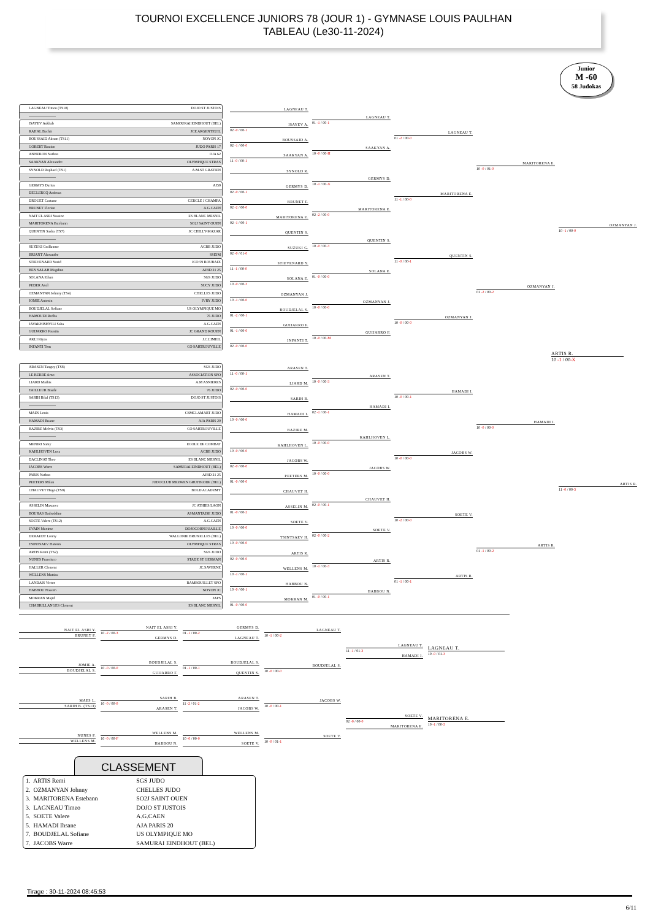TOURNOI EXCELLENCE JUNIORS 78 (JOUR 1) - GYMNASE LOUIS PAULHAN
TABLEAU (Le30-11-2024)
Junior
M -60
58 Judokas
LAGNEAU Timeo (TS10) DOJO ST JUSTOIS
----------------------
ISAYEV Askhab SAMOURAI EINDHOUT (BEL)
RAHAL Bachir JCE ARGENTEUIL
BOUSSAID Akram (TS11) NOYON JC
GOBERT Bastien JUDO PARIS 17
ANNERON Nathan OJA 62
SAAKYAN Alexandre OLYMPIQUE STRAS
SYNOLD Raphael (TS1) A.M.ST GRATIEN
----------------------
GERMYS Darius AJ59
DECLERCQ Andreas
DROUET Caetano CERCLE J CHAMPA
BRUNET Florian A.G.CAEN
NAIT EL ASRI Yassine ES BLANC MESNIL
MARITORENA Estebann SO2J SAINT OUEN
QUENTIN Sasha (TS7) JC CHILLY-MAZAR
----------------------
SUZUKI Guillaume ACBB JUDO
BRIANT Alexandre SSEJM
STIEVENARD Yazid JCO 59 ROUBAIX
BEN SALAH Magdine AJBD 21 25
SOLANA Ethan SGS JUDO
FEDER Axel SUCY JUDO
OZMANYAN Johnny (TS4) CHELLES JUDO
JOMIE Antonin IVRY JUDO
BOUDJELAL Sofiane US OLYMPIQUE MO
HAMOUDI Redha 76 JUDO
JAVAKHISHVILI Saba A.G.CAEN
GUIJARRO Faustin JC GRAND ROUEN
AKLI Riyas J.C.LIMEIL
INFANTI Tom CO SARTROUVILLE
LAGNEAU T.
ISAYEV A.
02 -0 / 00-1
BOUSSAID A.
02 -1 / 00-0
SAAKYAN A.
11 -0 / 00-1
SYNOLD R.
GERMYS D.
02 -0 / 00-1
BRUNET F.
02 -2 / 00-0
MARITORENA E.
02 -1 / 00-1
QUENTIN S.
SUZUKI G.
02 -0 / 01-0
STIEVENARD Y.
11 -1 / 00-0
SOLANA E.
10 -0 / 00-3
OZMANYAN J.
10 -1 / 00-0
BOUDJELAL S.
01 -2 / 00-1
GUIJARRO F.
01 -1 / 00-0
INFANTI T.
02 -0 / 00-0
LAGNEAU T.
01 -1 / 00-1
SAAKYAN A.
10 -0 / 00-H
GERMYS D.
10 -1 / 00-X
MARITORENA E.
02 -2 / 00-0
QUENTIN S.
10 -0 / 00-3
SOLANA E.
01 -0 / 00-0
OZMANYAN J.
10 -0 / 00-0
GUIJARRO F.
10 -0 / 00-M
LAGNEAU T.
01 -2 / 00-0
MARITORENA E.
11 -1 / 00-0
QUENTIN S.
11 -0 / 00-1
OZMANYAN J.
10 -0 / 00-0
MARITORENA E.
10 -0 / 01-0
OZMANYAN J.
01 -2 / 00-2
OZMANYAN J.
10 -1 / 00-0
ARTIS R.
10 -1 / 00-X
ARASEN Tanguy (TS8) SGS JUDO
LE BERRE Arno ASSOCIATION SPO
LIARD Mathis A.M ASNIERES
TAILLEUR Basile 76 JUDO
SARIH Bilal (TS13) DOJO ST JUSTOIS
----------------------
MAES Louis CSMCLAMART JUDO
HAMADI Ihsane AJA PARIS 20
BAZIRE Melvin (TS3) CO SARTROUVILLE
----------------------
MENIRI Samy ECOLE DE COMBAT
KAHLHOVEN Luca ACBB JUDO
DACLINAT Theo ES BLANC MESNIL
JACOBS Warre SAMURAI EINDHOUT (BEL)
PARIS Nathan AJBD 21 25
PEETERS Milan JUDOCLUB MEEWEN GRUITRODE (BEL)
CHAUVET Hugo (TS9) BOLD ACADEMY
----------------------
ASSELIN Maxence JC ATHIES/LAON
BOURAS Badreddine ASMANTAISE JUDO
SOETE Valere (TS12) A.G.CAEN
EVAIN Maxime DOJOCORNOUAILLE
DERAEDT Louny WALLONIE BRUXELLES (BEL)
TSINTSAEV Haroun OLYMPIQUE STRAS
ARTIS Remi (TS2) SGS JUDO
NUNES Francisco STADE ST GERMAN
HALLER Clement JC.SAVERNE
WELLENS Mattias
LANDAIS Victor RAMBOUILLET SPO
HABBOU Nassim NOYON JC
MOKRAN Majid JAPS
CHABRILLANGES Clement ES BLANC MESNIL
ARASEN T.
11 -0 / 00-1
LIARD M.
02 -0 / 00-0
SARIH B.
HAMADI I.
10 -0 / 00-0
BAZIRE M.
KAHLHOVEN L.
10 -0 / 00-0
JACOBS W.
02 -0 / 00-0
PEETERS M.
01 -0 / 00-0
CHAUVET H.
ASSELIN M.
01 -0 / 00-2
SOETE V.
10 -0 / 00-0
TSINTSAEV H.
10 -0 / 00-0
ARTIS R.
02 -0 / 00-0
WELLENS M.
10 -1 / 00-1
HABBOU N.
10 -0 / 00-1
MOKRAN M.
01 -0 / 00-0
ARASEN T.
10 -0 / 00-3
HAMADI I.
02 -1 / 00-1
KAHLHOVEN L.
10 -0 / 00-0
JACOBS W.
10 -0 / 00-0
CHAUVET H.
02 -0 / 00-1
SOETE V.
02 -0 / 00-2
ARTIS R.
10 -1 / 00-3
HABBOU N.
01 -0 / 00-1
HAMADI I.
10 -0 / 00-1
JACOBS W.
10 -0 / 00-0
SOETE V.
10 -2 / 00-0
ARTIS R.
01 -1 / 00-1
HAMADI I.
10 -0 / 00-0
ARTIS R.
01 -1 / 00-2
ARTIS R.
11 -0 / 00-3
NAIT EL ASRI Y.
BRUNET F.
JOMIE A.
BOUDJELAL S.
MAES L.
SARIH B. (TS13)
NUNES F.
WELLENS M.
NAIT EL ASRI Y.
10 -2 / 00-3
GERMYS D.
BOUDJELAL S.
10 -0 / 00-0
GUIJARRO F.
SARIH B.
10 -0 / 00-0
ARASEN T.
WELLENS M.
10 -0 / 00-F
HABBOU N.
GERMYS D.
01 -1 / 00-2
LAGNEAU T.
BOUDJELAL S.
01 -1 / 00-1
QUENTIN S.
ARASEN T.
11 -2 / 01-2
JACOBS W.
WELLENS M.
10 -0 / 00-0
SOETE V.
LAGNEAU T.
10 -1 / 00-2
BOUDJELAL S.
10 -0 / 00-0
JACOBS W.
10 -0 / 00-1
SOETE V.
10 -0 / 01-1
LAGNEAU T.
11 -1 / 01-3
HAMADI I.
SOETE V.
02 -0 / 00-0
MARITORENA E.
LAGNEAU T.
10 -0 / 01-3
MARITORENA E.
10 -1 / 00-3
CLASSEMENT
| 1. ARTIS Remi | SGS JUDO |
| 2. OZMANYAN Johnny | CHELLES JUDO |
| 3. MARITORENA Estebann | SO2J SAINT OUEN |
| 3. LAGNEAU Timeo | DOJO ST JUSTOIS |
| 5. SOETE Valere | A.G.CAEN |
| 5. HAMADI Ihsane | AJA PARIS 20 |
| 7. BOUDJELAL Sofiane | US OLYMPIQUE MO |
| 7. JACOBS Warre | SAMURAI EINDHOUT (BEL) |
Tirage : 30-11-2024 08:45:53
6/11